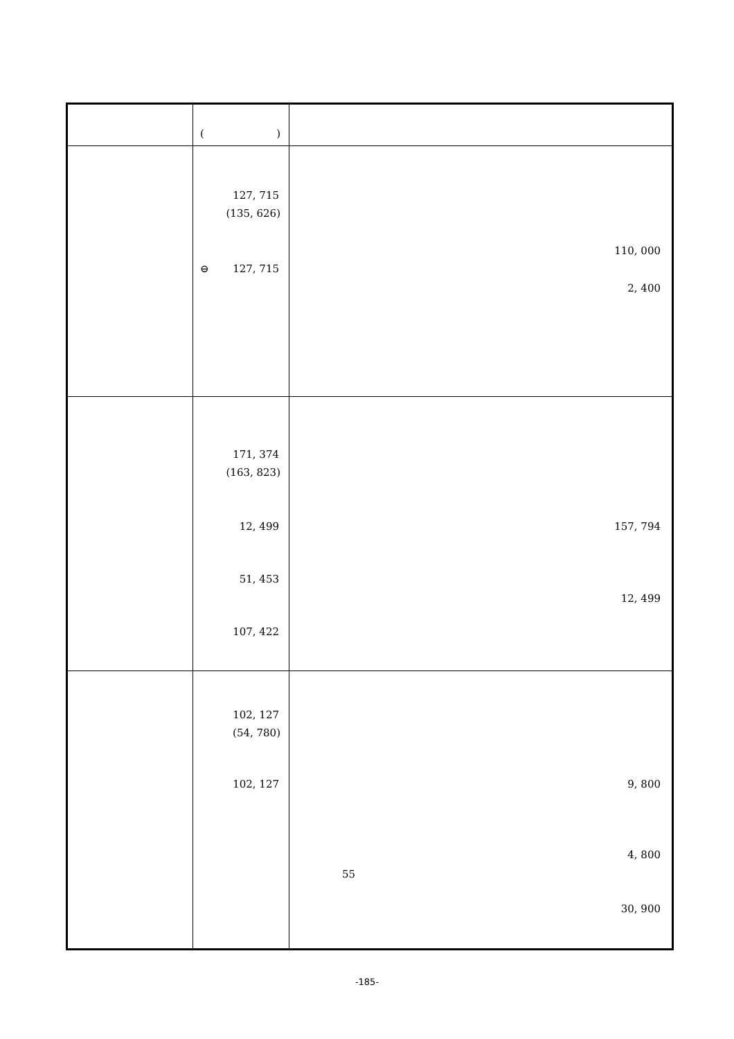| | ( ) | |
| | 127, 715 (135, 626) ⊖ 127, 715 | 110, 000 2, 400 |
| | 171, 374 (163, 823) 12, 499 51, 453 107, 422 | 157, 794 12, 499 |
| | 102, 127 (54, 780) 102, 127 | 9, 800 4, 800 55 30, 900 |
-185-